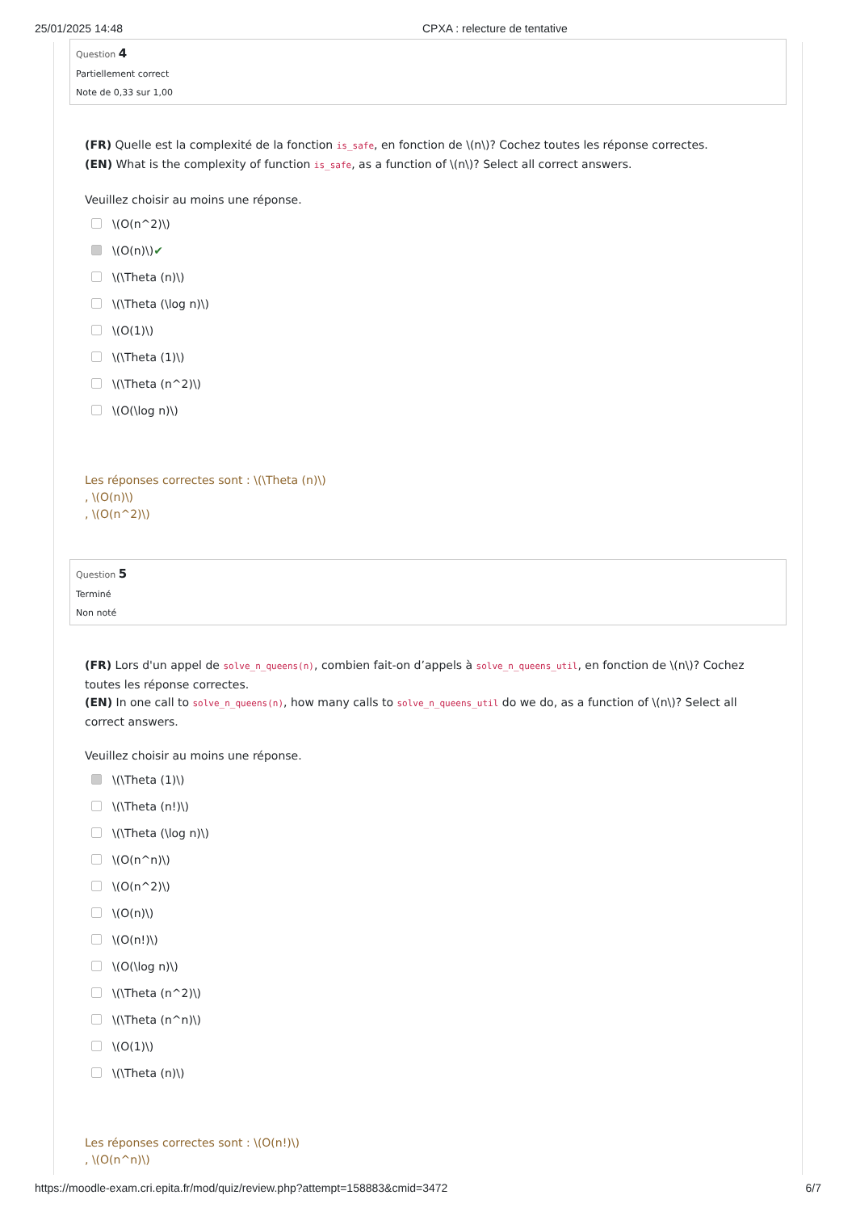25/01/2025 14:48 CPXA : relecture de tentative
Question 4
Partiellement correct
Note de 0,33 sur 1,00
(FR) Quelle est la complexité de la fonction is_safe, en fonction de \(n\)? Cochez toutes les réponse correctes.
(EN) What is the complexity of function is_safe, as a function of \(n\)? Select all correct answers.
Veuillez choisir au moins une réponse.
\(O(n^2)\)
\(O(n)\) ✔
\(\Theta (n)\)
\(\Theta (\log n)\)
\(O(1)\)
\(\Theta (1)\)
\(\Theta (n^2)\)
\(O(\log n)\)
Les réponses correctes sont : \(\Theta (n)\)
, \(O(n)\)
, \(O(n^2)\)
Question 5
Terminé
Non noté
(FR) Lors d'un appel de solve_n_queens(n), combien fait-on d’appels à solve_n_queens_util, en fonction de \(n\)? Cochez toutes les réponse correctes.
(EN) In one call to solve_n_queens(n), how many calls to solve_n_queens_util do we do, as a function of \(n\)? Select all correct answers.
Veuillez choisir au moins une réponse.
\(\Theta (1)\)
\(\Theta (n!)\)
\(\Theta (\log n)\)
\(O(n^n)\)
\(O(n^2)\)
\(O(n)\)
\(O(n!)\)
\(O(\log n)\)
\(\Theta (n^2)\)
\(\Theta (n^n)\)
\(O(1)\)
\(\Theta (n)\)
Les réponses correctes sont : \(O(n!)\)
, \(O(n^n)\)
https://moodle-exam.cri.epita.fr/mod/quiz/review.php?attempt=158883&cmid=3472 6/7